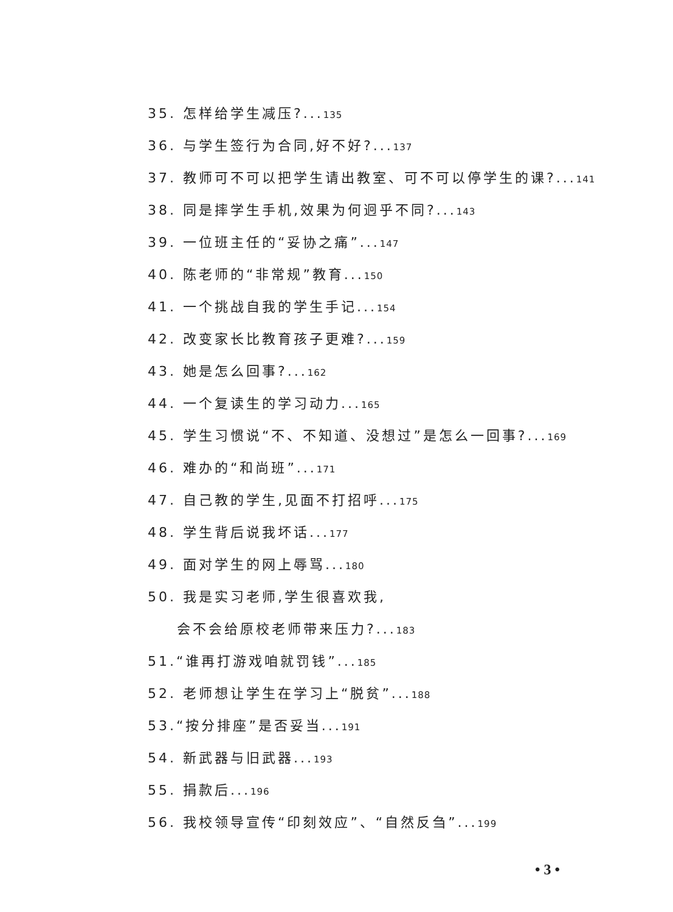35. 怎样给学生减压?...135
36. 与学生签行为合同,好不好?...137
37. 教师可不可以把学生请出教室、可不可以停学生的课?...141
38. 同是摔学生手机,效果为何迥乎不同?...143
39. 一位班主任的“妥协之痛”...147
40. 陈老师的“非常规”教育...150
41. 一个挑战自我的学生手记...154
42. 改变家长比教育孩子更难?...159
43. 她是怎么回事?...162
44. 一个复读生的学习动力...165
45. 学生习惯说“不、不知道、没想过”是怎么一回事?...169
46. 难办的“和尚班”...171
47. 自己教的学生,见面不打招呼...175
48. 学生背后说我坏话...177
49. 面对学生的网上辱骂...180
50. 我是实习老师,学生很喜欢我,
会不会给原校老师带来压力?...183
51.“谁再打游戏咱就罚钱”...185
52. 老师想让学生在学习上“脱贫”...188
53.“按分排座”是否妥当...191
54. 新武器与旧武器...193
55. 捐款后...196
56. 我校领导宣传“印刻效应”、“自然反刍”...199
• 3 •